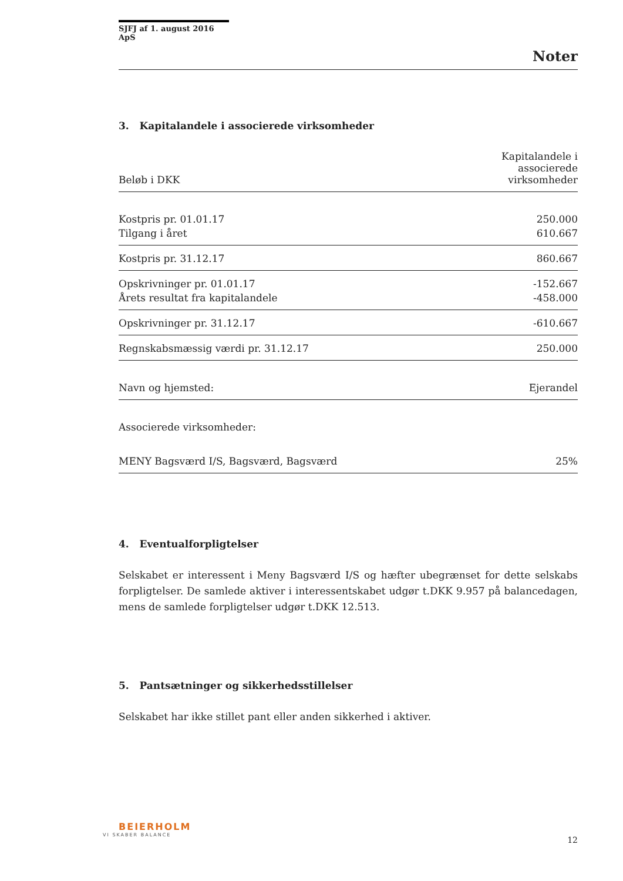SJFJ af 1. august 2016 ApS
Noter
3. Kapitalandele i associerede virksomheder
| Beløb i DKK | Kapitalandele i associerede virksomheder |
| --- | --- |
| Kostpris pr. 01.01.17 | 250.000 |
| Tilgang i året | 610.667 |
| Kostpris pr. 31.12.17 | 860.667 |
| Opskrivninger pr. 01.01.17 | -152.667 |
| Årets resultat fra kapitalandele | -458.000 |
| Opskrivninger pr. 31.12.17 | -610.667 |
| Regnskabsmæssig værdi pr. 31.12.17 | 250.000 |
| Navn og hjemsted: | Ejerandel |
| Associerede virksomheder: | |
| MENY Bagsværd I/S, Bagsværd, Bagsværd | 25% |
4. Eventualforpligtelser
Selskabet er interessent i Meny Bagsværd I/S og hæfter ubegrænset for dette selskabs forpligtelser. De samlede aktiver i interessentskabet udgør t.DKK 9.957 på balancedagen, mens de samlede forpligtelser udgør t.DKK 12.513.
5. Pantsætninger og sikkerhedsstillelser
Selskabet har ikke stillet pant eller anden sikkerhed i aktiver.
BEIERHOLM
VI SKABER BALANCE
12